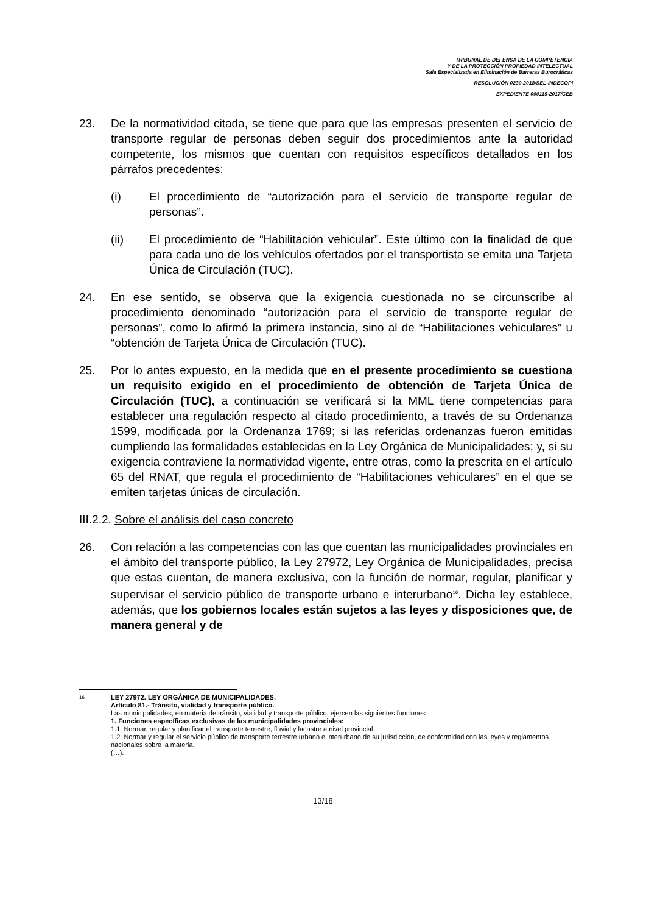TRIBUNAL DE DEFENSA DE LA COMPETENCIA
Y DE LA PROTECCIÓN PROPIEDAD INTELECTUAL
Sala Especializada en Eliminación de Barreras Burocráticas
RESOLUCIÓN 0230-2018/SEL-INDECOPI
EXPEDIENTE 000119-2017/CEB
23. De la normatividad citada, se tiene que para que las empresas presenten el servicio de transporte regular de personas deben seguir dos procedimientos ante la autoridad competente, los mismos que cuentan con requisitos específicos detallados en los párrafos precedentes:
(i) El procedimiento de “autorización para el servicio de transporte regular de personas”.
(ii) El procedimiento de “Habilitación vehicular”. Este último con la finalidad de que para cada uno de los vehículos ofertados por el transportista se emita una Tarjeta Única de Circulación (TUC).
24. En ese sentido, se observa que la exigencia cuestionada no se circunscribe al procedimiento denominado “autorización para el servicio de transporte regular de personas”, como lo afirmó la primera instancia, sino al de “Habilitaciones vehiculares” u “obtención de Tarjeta Única de Circulación (TUC).
25. Por lo antes expuesto, en la medida que en el presente procedimiento se cuestiona un requisito exigido en el procedimiento de obtención de Tarjeta Única de Circulación (TUC), a continuación se verificará si la MML tiene competencias para establecer una regulación respecto al citado procedimiento, a través de su Ordenanza 1599, modificada por la Ordenanza 1769; si las referidas ordenanzas fueron emitidas cumpliendo las formalidades establecidas en la Ley Orgánica de Municipalidades; y, si su exigencia contraviene la normatividad vigente, entre otras, como la prescrita en el artículo 65 del RNAT, que regula el procedimiento de “Habilitaciones vehiculares” en el que se emiten tarjetas únicas de circulación.
III.2.2. Sobre el análisis del caso concreto
26. Con relación a las competencias con las que cuentan las municipalidades provinciales en el ámbito del transporte público, la Ley 27972, Ley Orgánica de Municipalidades, precisa que estas cuentan, de manera exclusiva, con la función de normar, regular, planificar y supervisar el servicio público de transporte urbano e interurbano<sup>16</sup>. Dicha ley establece, además, que los gobiernos locales están sujetos a las leyes y disposiciones que, de manera general y de
16
LEY 27972. LEY ORGÁNICA DE MUNICIPALIDADES.
Artículo 81.- Tránsito, vialidad y transporte público.
Las municipalidades, en materia de tránsito, vialidad y transporte público, ejercen las siguientes funciones:
1. Funciones específicas exclusivas de las municipalidades provinciales:
1.1. Normar, regular y planificar el transporte terrestre, fluvial y lacustre a nivel provincial.
1.2. Normar y regular el servicio público de transporte terrestre urbano e interurbano de su jurisdicción, de conformidad con las leyes y reglamentos nacionales sobre la materia.
(…).
13/18